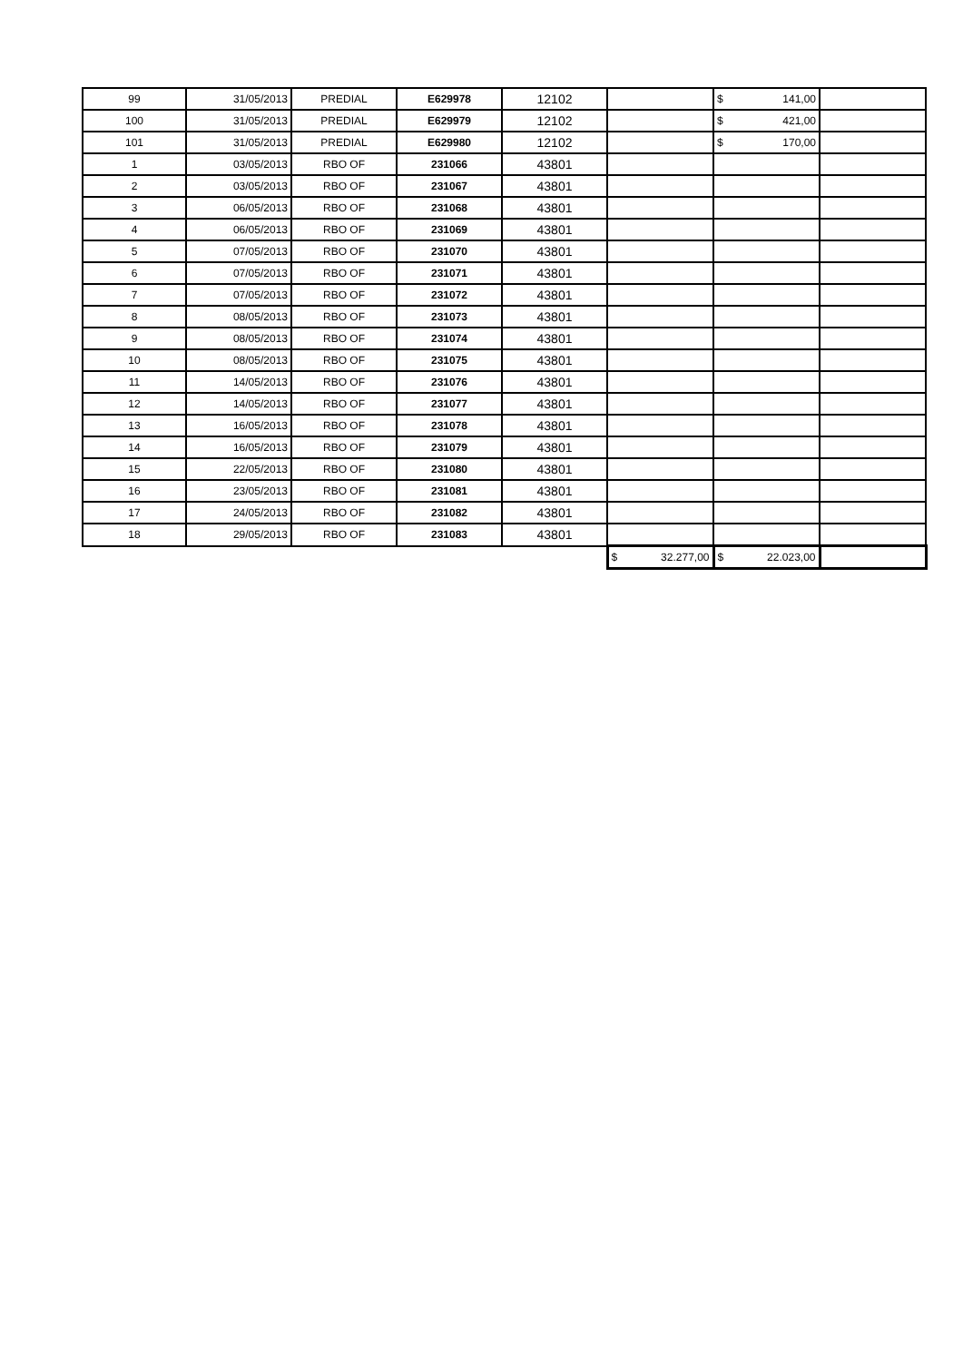| 99 | 31/05/2013 | PREDIAL | E629978 | 12102 | | $ 141,00 | |
| 100 | 31/05/2013 | PREDIAL | E629979 | 12102 | | $ 421,00 | |
| 101 | 31/05/2013 | PREDIAL | E629980 | 12102 | | $ 170,00 | |
| 1 | 03/05/2013 | RBO OF | 231066 | 43801 | | | |
| 2 | 03/05/2013 | RBO OF | 231067 | 43801 | | | |
| 3 | 06/05/2013 | RBO OF | 231068 | 43801 | | | |
| 4 | 06/05/2013 | RBO OF | 231069 | 43801 | | | |
| 5 | 07/05/2013 | RBO OF | 231070 | 43801 | | | |
| 6 | 07/05/2013 | RBO OF | 231071 | 43801 | | | |
| 7 | 07/05/2013 | RBO OF | 231072 | 43801 | | | |
| 8 | 08/05/2013 | RBO OF | 231073 | 43801 | | | |
| 9 | 08/05/2013 | RBO OF | 231074 | 43801 | | | |
| 10 | 08/05/2013 | RBO OF | 231075 | 43801 | | | |
| 11 | 14/05/2013 | RBO OF | 231076 | 43801 | | | |
| 12 | 14/05/2013 | RBO OF | 231077 | 43801 | | | |
| 13 | 16/05/2013 | RBO OF | 231078 | 43801 | | | |
| 14 | 16/05/2013 | RBO OF | 231079 | 43801 | | | |
| 15 | 22/05/2013 | RBO OF | 231080 | 43801 | | | |
| 16 | 23/05/2013 | RBO OF | 231081 | 43801 | | | |
| 17 | 24/05/2013 | RBO OF | 231082 | 43801 | | | |
| 18 | 29/05/2013 | RBO OF | 231083 | 43801 | | | |
| | | | | | $ 32.277,00 | $ 22.023,00 | |